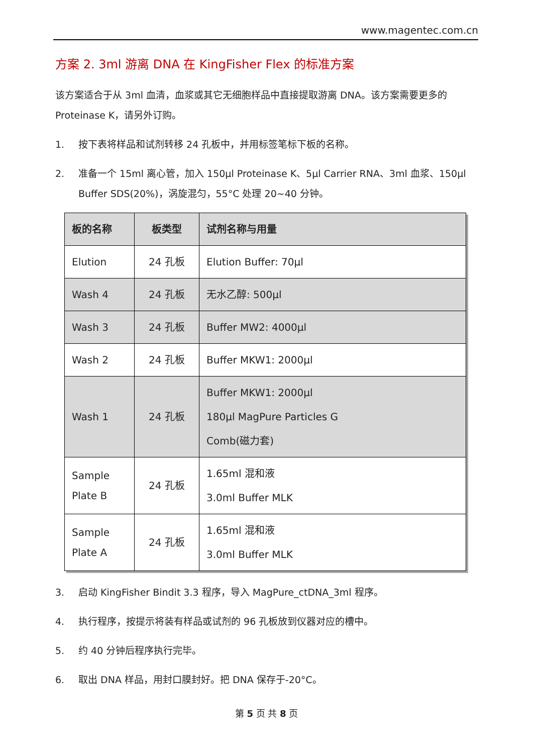www.magentec.com.cn
方案 2. 3ml 游离 DNA 在 KingFisher Flex 的标准方案
该方案适合于从 3ml 血清，血浆或其它无细胞样品中直接提取游离 DNA。该方案需要更多的 Proteinase K，请另外订购。
1. 按下表将样品和试剂转移 24 孔板中，并用标签笔标下板的名称。
2. 准备一个 15ml 离心管，加入 150μl Proteinase K、5μl Carrier RNA、3ml 血浆、150μl Buffer SDS(20%)，涡旋混匀，55°C 处理 20~40 分钟。
| 板的名称 | 板类型 | 试剂名称与用量 |
| --- | --- | --- |
| Elution | 24 孔板 | Elution Buffer: 70μl |
| Wash 4 | 24 孔板 | 无水乙醇: 500μl |
| Wash 3 | 24 孔板 | Buffer MW2: 4000μl |
| Wash 2 | 24 孔板 | Buffer MKW1: 2000μl |
| Wash 1 | 24 孔板 | Buffer MKW1: 2000μl 180μl MagPure Particles G Comb(磁力套) |
| Sample Plate B | 24 孔板 | 1.65ml 混和液 3.0ml Buffer MLK |
| Sample Plate A | 24 孔板 | 1.65ml 混和液 3.0ml Buffer MLK |
3. 启动 KingFisher Bindit 3.3 程序，导入 MagPure_ctDNA_3ml 程序。
4. 执行程序，按提示将装有样品或试剂的 96 孔板放到仪器对应的槽中。
5. 约 40 分钟后程序执行完毕。
6. 取出 DNA 样品，用封口膜封好。把 DNA 保存于-20°C。
第 5 页 共 8 页